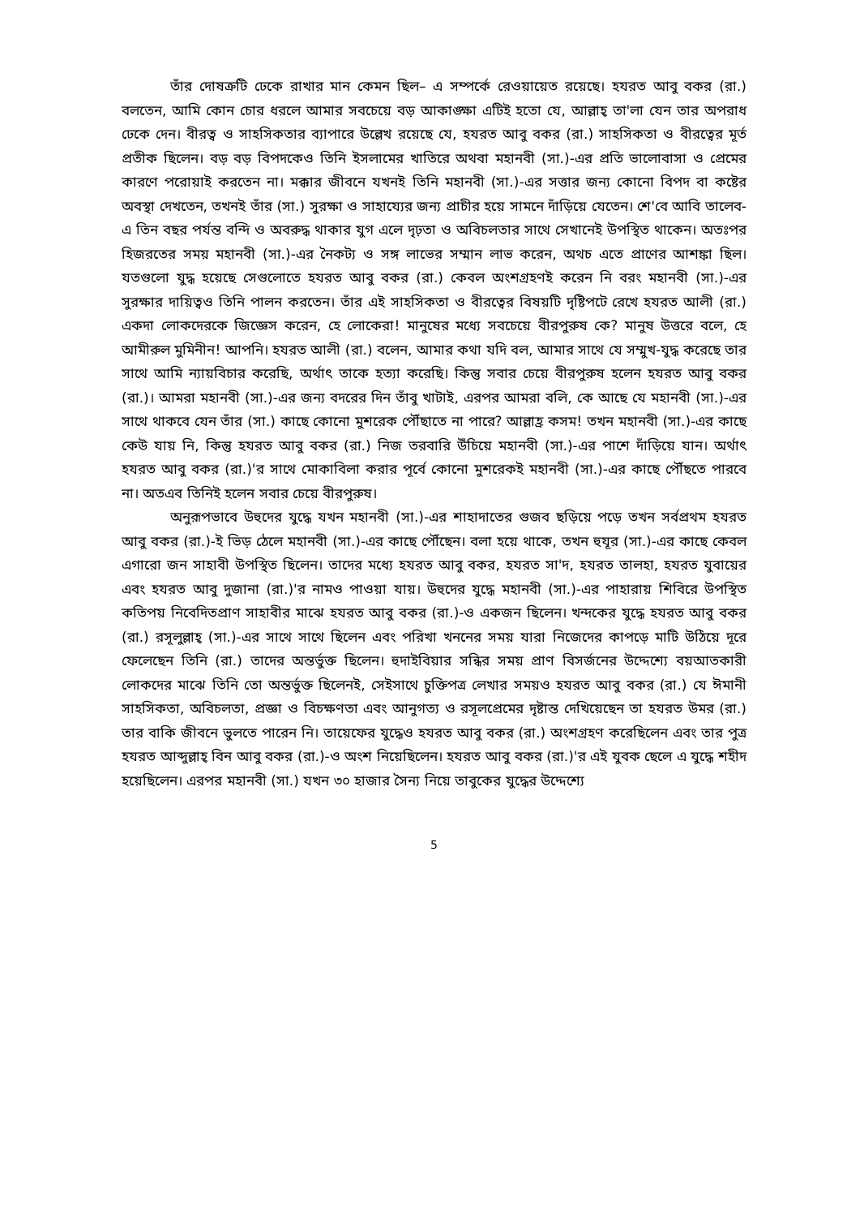তাঁর দোষক্রটি ঢেকে রাখার মান কেমন ছিল– এ সম্পর্কে রেওয়ায়েত রয়েছে। হযরত আবু বকর (রা.) বলতেন, আমি কোন চোর ধরলে আমার সবচেয়ে বড় আকাঙ্ক্ষা এটিই হতো যে, আল্লাহ্ তা'লা যেন তার অপরাধ ঢেকে দেন। বীরত্ব ও সাহসিকতার ব্যাপারে উল্লেখ রয়েছে যে, হযরত আবু বকর (রা.) সাহসিকতা ও বীরত্বের মূর্ত প্রতীক ছিলেন। বড় বড় বিপদকেও তিনি ইসলামের খাতিরে অথবা মহানবী (সা.)-এর প্রতি ভালোবাসা ও প্রেমের কারণে পরোয়াই করতেন না। মক্কার জীবনে যখনই তিনি মহানবী (সা.)-এর সত্তার জন্য কোনো বিপদ বা কষ্টের অবস্থা দেখতেন, তখনই তাঁর (সা.) সুরক্ষা ও সাহায্যের জন্য প্রাচীর হয়ে সামনে দাঁড়িয়ে যেতেন। শে'বে আবি তালেব-এ তিন বছর পর্যন্ত বন্দি ও অবরুদ্ধ থাকার যুগ এলে দৃঢ়তা ও অবিচলতার সাথে সেখানেই উপস্থিত থাকেন। অতঃপর হিজরতের সময় মহানবী (সা.)-এর নৈকট্য ও সঙ্গ লাভের সম্মান লাভ করেন, অথচ এতে প্রাণের আশঙ্কা ছিল। যতগুলো যুদ্ধ হয়েছে সেগুলোতে হযরত আবু বকর (রা.) কেবল অংশগ্রহণই করেন নি বরং মহানবী (সা.)-এর সুরক্ষার দায়িত্বও তিনি পালন করতেন। তাঁর এই সাহসিকতা ও বীরত্বের বিষয়টি দৃষ্টিপটে রেখে হযরত আলী (রা.) একদা লোকদেরকে জিজ্ঞেস করেন, হে লোকেরা! মানুষের মধ্যে সবচেয়ে বীরপুরুষ কে? মানুষ উত্তরে বলে, হে আমীরুল মুমিনীন! আপনি। হযরত আলী (রা.) বলেন, আমার কথা যদি বল, আমার সাথে যে সম্মুখ-যুদ্ধ করেছে তার সাথে আমি ন্যায়বিচার করেছি, অর্থাৎ তাকে হত্যা করেছি। কিন্তু সবার চেয়ে বীরপুরুষ হলেন হযরত আবু বকর (রা.)। আমরা মহানবী (সা.)-এর জন্য বদরের দিন তাঁবু খাটাই, এরপর আমরা বলি, কে আছে যে মহানবী (সা.)-এর সাথে থাকবে যেন তাঁর (সা.) কাছে কোনো মুশরেক পৌঁছাতে না পারে? আল্লাহ্র কসম! তখন মহানবী (সা.)-এর কাছে কেউ যায় নি, কিন্তু হযরত আবু বকর (রা.) নিজ তরবারি উঁচিয়ে মহানবী (সা.)-এর পাশে দাঁড়িয়ে যান। অর্থাৎ হযরত আবু বকর (রা.)'র সাথে মোকাবিলা করার পূর্বে কোনো মুশরেকই মহানবী (সা.)-এর কাছে পৌঁছতে পারবে না। অতএব তিনিই হলেন সবার চেয়ে বীরপুরুষ।
অনুরূপভাবে উহুদের যুদ্ধে যখন মহানবী (সা.)-এর শাহাদাতের গুজব ছড়িয়ে পড়ে তখন সর্বপ্রথম হযরত আবু বকর (রা.)-ই ভিড় ঠেলে মহানবী (সা.)-এর কাছে পৌঁছেন। বলা হয়ে থাকে, তখন হুযূর (সা.)-এর কাছে কেবল এগারো জন সাহাবী উপস্থিত ছিলেন। তাদের মধ্যে হযরত আবু বকর, হযরত সা'দ, হযরত তালহা, হযরত যুবায়ের এবং হযরত আবু দুজানা (রা.)'র নামও পাওয়া যায়। উহুদের যুদ্ধে মহানবী (সা.)-এর পাহারায় শিবিরে উপস্থিত কতিপয় নিবেদিতপ্রাণ সাহাবীর মাঝে হযরত আবু বকর (রা.)-ও একজন ছিলেন। খন্দকের যুদ্ধে হযরত আবু বকর (রা.) রসূলুল্লাহ্ (সা.)-এর সাথে সাথে ছিলেন এবং পরিখা খননের সময় যারা নিজেদের কাপড়ে মাটি উঠিয়ে দূরে ফেলেছেন তিনি (রা.) তাদের অন্তর্ভুক্ত ছিলেন। হুদাইবিয়ার সন্ধির সময় প্রাণ বিসর্জনের উদ্দেশ্যে বয়আতকারী লোকদের মাঝে তিনি তো অন্তর্ভুক্ত ছিলেনই, সেইসাথে চুক্তিপত্র লেখার সময়ও হযরত আবু বকর (রা.) যে ঈমানী সাহসিকতা, অবিচলতা, প্রজ্ঞা ও বিচক্ষণতা এবং আনুগত্য ও রসূলপ্রেমের দৃষ্টান্ত দেখিয়েছেন তা হযরত উমর (রা.) তার বাকি জীবনে ভুলতে পারেন নি। তায়েফের যুদ্ধেও হযরত আবু বকর (রা.) অংশগ্রহণ করেছিলেন এবং তার পুত্র হযরত আব্দুল্লাহ্ বিন আবু বকর (রা.)-ও অংশ নিয়েছিলেন। হযরত আবু বকর (রা.)'র এই যুবক ছেলে এ যুদ্ধে শহীদ হয়েছিলেন। এরপর মহানবী (সা.) যখন ৩০ হাজার সৈন্য নিয়ে তাবুকের যুদ্ধের উদ্দেশ্যে
5